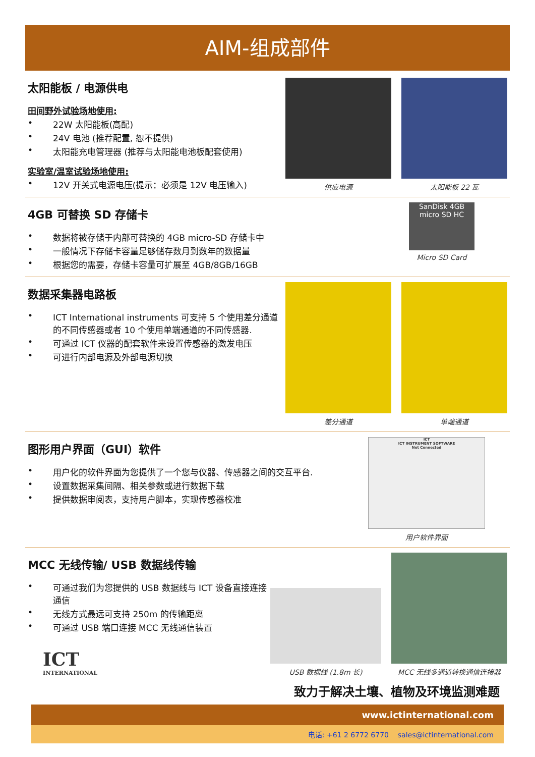AIM-组成部件
太阳能板 / 电源供电
田间野外试验场地使用:
22W 太阳能板(高配)
24V 电池 (推荐配置, 恕不提供)
太阳能充电管理器 (推荐与太阳能电池板配套使用)
实验室/温室试验场地使用:
12V 开关式电源电压(提示：必须是 12V 电压输入)
供应电源
太阳能板 22 瓦
4GB 可替换 SD 存储卡
数据将被存储于内部可替换的 4GB micro-SD 存储卡中
一般情况下存储卡容量足够储存数月到数年的数据量
根据您的需要，存储卡容量可扩展至 4GB/8GB/16GB
SanDisk 4GB micro SD HC
Micro SD Card
数据采集器电路板
ICT International instruments 可支持 5 个使用差分通道的不同传感器或者 10 个使用单端通道的不同传感器.
可通过 ICT 仪器的配套软件来设置传感器的激发电压
可进行内部电源及外部电源切换
差分通道
单端通道
图形用户界面（GUI）软件
用户化的软件界面为您提供了一个您与仪器、传感器之间的交互平台.
设置数据采集间隔、相关参数或进行数据下载
提供数据审阅表，支持用户脚本，实现传感器校准
ICT
ICT INSTRUMENT SOFTWARE
Not Connected
用户软件界面
MCC 无线传输/ USB 数据线传输
可通过我们为您提供的 USB 数据线与 ICT 设备直接连接通信
无线方式最远可支持 250m 的传输距离
可通过 USB 端口连接 MCC 无线通信装置
ICT
INTERNATIONAL
USB 数据线 (1.8m 长)
MCC 无线多通道转换通信连接器
致力于解决土壤、植物及环境监测难题
www.ictinternational.com
电话: +61 2 6772 6770 sales@ictinternational.com